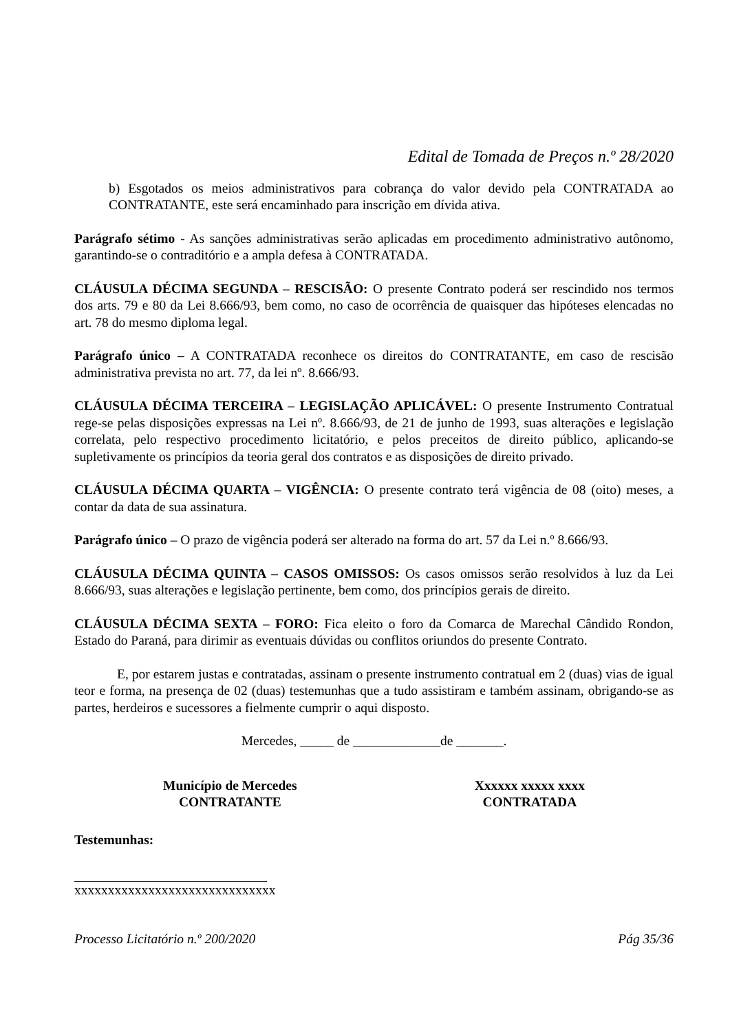Edital de Tomada de Preços n.º 28/2020
b) Esgotados os meios administrativos para cobrança do valor devido pela CONTRATADA ao CONTRATANTE, este será encaminhado para inscrição em dívida ativa.
Parágrafo sétimo - As sanções administrativas serão aplicadas em procedimento administrativo autônomo, garantindo-se o contraditório e a ampla defesa à CONTRATADA.
CLÁUSULA DÉCIMA SEGUNDA – RESCISÃO: O presente Contrato poderá ser rescindido nos termos dos arts. 79 e 80 da Lei 8.666/93, bem como, no caso de ocorrência de quaisquer das hipóteses elencadas no art. 78 do mesmo diploma legal.
Parágrafo único – A CONTRATADA reconhece os direitos do CONTRATANTE, em caso de rescisão administrativa prevista no art. 77, da lei nº. 8.666/93.
CLÁUSULA DÉCIMA TERCEIRA – LEGISLAÇÃO APLICÁVEL: O presente Instrumento Contratual rege-se pelas disposições expressas na Lei nº. 8.666/93, de 21 de junho de 1993, suas alterações e legislação correlata, pelo respectivo procedimento licitatório, e pelos preceitos de direito público, aplicando-se supletivamente os princípios da teoria geral dos contratos e as disposições de direito privado.
CLÁUSULA DÉCIMA QUARTA – VIGÊNCIA: O presente contrato terá vigência de 08 (oito) meses, a contar da data de sua assinatura.
Parágrafo único – O prazo de vigência poderá ser alterado na forma do art. 57 da Lei n.º 8.666/93.
CLÁUSULA DÉCIMA QUINTA – CASOS OMISSOS: Os casos omissos serão resolvidos à luz da Lei 8.666/93, suas alterações e legislação pertinente, bem como, dos princípios gerais de direito.
CLÁUSULA DÉCIMA SEXTA – FORO: Fica eleito o foro da Comarca de Marechal Cândido Rondon, Estado do Paraná, para dirimir as eventuais dúvidas ou conflitos oriundos do presente Contrato.
E, por estarem justas e contratadas, assinam o presente instrumento contratual em 2 (duas) vias de igual teor e forma, na presença de 02 (duas) testemunhas que a tudo assistiram e também assinam, obrigando-se as partes, herdeiros e sucessores a fielmente cumprir o aqui disposto.
Mercedes, _____ de _____________de _______.
Município de Mercedes
CONTRATANTE
Xxxxxx xxxxx xxxx
CONTRATADA
Testemunhas:
xxxxxxxxxxxxxxxxxxxxxxxxxxxxxx
Processo Licitatório n.º 200/2020 Pág 35/36